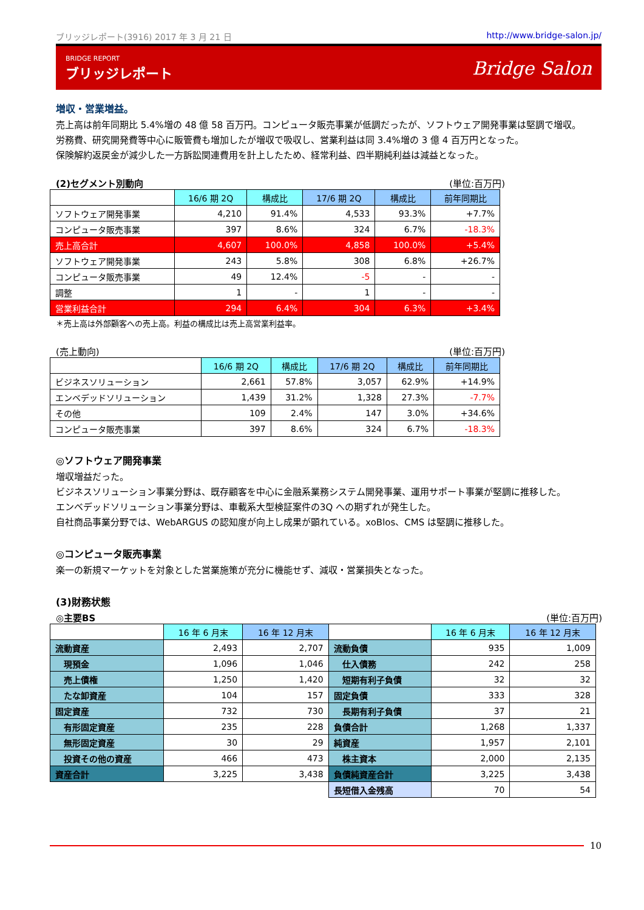ブリッジレポート(3916) 2017 年 3 月 21 日 http://www.bridge-salon.jp/
BRIDGE REPORT
ブリッジレポート
Bridge Salon
増収・営業増益。
売上高は前年同期比 5.4%増の 48 億 58 百万円。コンピュータ販売事業が低調だったが、ソフトウェア開発事業は堅調で増収。
労務費、研究開発費等中心に販管費も増加したが増収で吸収し、営業利益は同 3.4%増の 3 億 4 百万円となった。
保険解約返戻金が減少した一方訴訟関連費用を計上したため、経常利益、四半期純利益は減益となった。
(2)セグメント別動向 (単位:百万円)
| | 16/6 期 2Q | 構成比 | 17/6 期 2Q | 構成比 | 前年同期比 |
| --- | --- | --- | --- | --- | --- |
| ソフトウェア開発事業 | 4,210 | 91.4% | 4,533 | 93.3% | +7.7% |
| コンピュータ販売事業 | 397 | 8.6% | 324 | 6.7% | -18.3% |
| 売上高合計 | 4,607 | 100.0% | 4,858 | 100.0% | +5.4% |
| ソフトウェア開発事業 | 243 | 5.8% | 308 | 6.8% | +26.7% |
| コンピュータ販売事業 | 49 | 12.4% | -5 | - | - |
| 調整 | 1 | - | 1 | - | - |
| 営業利益合計 | 294 | 6.4% | 304 | 6.3% | +3.4% |
＊売上高は外部顧客への売上高。利益の構成比は売上高営業利益率。
(売上動向) (単位:百万円)
| | 16/6 期 2Q | 構成比 | 17/6 期 2Q | 構成比 | 前年同期比 |
| --- | --- | --- | --- | --- | --- |
| ビジネスソリューション | 2,661 | 57.8% | 3,057 | 62.9% | +14.9% |
| エンベデッドソリューション | 1,439 | 31.2% | 1,328 | 27.3% | -7.7% |
| その他 | 109 | 2.4% | 147 | 3.0% | +34.6% |
| コンピュータ販売事業 | 397 | 8.6% | 324 | 6.7% | -18.3% |
◎ソフトウェア開発事業
増収増益だった。
ビジネスソリューション事業分野は、既存顧客を中心に金融系業務システム開発事業、運用サポート事業が堅調に推移した。
エンベデッドソリューション事業分野は、車載系大型検証案件の3Q への期ずれが発生した。
自社商品事業分野では、WebARGUS の認知度が向上し成果が顕れている。xoBlos、CMS は堅調に推移した。
◎コンピュータ販売事業
楽一の新規マーケットを対象とした営業施策が充分に機能せず、減収・営業損失となった。
(3)財務状態
◎主要BS (単位:百万円)
| | 16 年 6 月末 | 16 年 12 月末 | | 16 年 6 月末 | 16 年 12 月末 |
| --- | --- | --- | --- | --- | --- |
| 流動資産 | 2,493 | 2,707 | 流動負債 | 935 | 1,009 |
| 現預金 | 1,096 | 1,046 | 仕入債務 | 242 | 258 |
| 売上債権 | 1,250 | 1,420 | 短期有利子負債 | 32 | 32 |
| たな卸資産 | 104 | 157 | 固定負債 | 333 | 328 |
| 固定資産 | 732 | 730 | 長期有利子負債 | 37 | 21 |
| 有形固定資産 | 235 | 228 | 負債合計 | 1,268 | 1,337 |
| 無形固定資産 | 30 | 29 | 純資産 | 1,957 | 2,101 |
| 投資その他の資産 | 466 | 473 | 株主資本 | 2,000 | 2,135 |
| 資産合計 | 3,225 | 3,438 | 負債純資産合計 | 3,225 | 3,438 |
| | | | 長短借入金残高 | 70 | 54 |
10